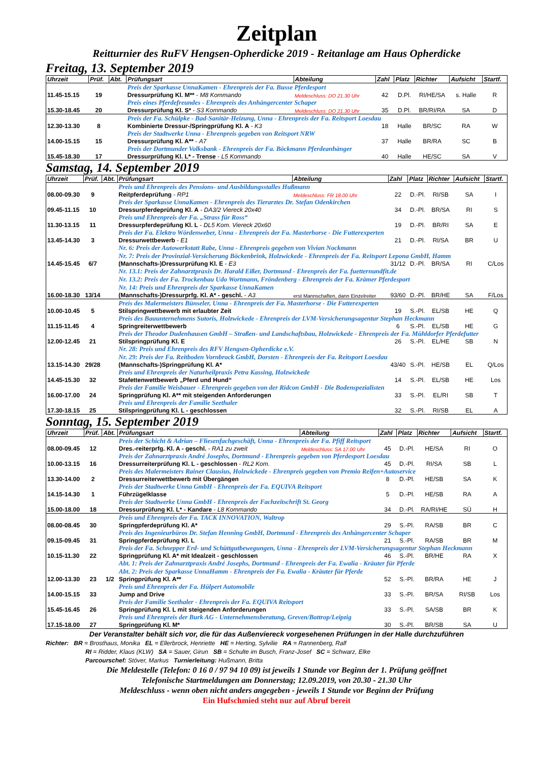Zeitplan
Reitturnier des RuFV Hengsen-Opherdicke 2019 - Reitanlage am Haus Opherdicke
Freitag, 13. September 2019
| Uhrzeit | Prüf. | Abt. | Prüfungsart | Abteilung | Zahl | Platz | Richter | Aufsicht | Startf. |
| --- | --- | --- | --- | --- | --- | --- | --- | --- | --- |
| | | | Preis der Sparkasse UnnaKamen - Ehrenpreis der Fa. Busse Pferdesport | | | | | | |
| 11.45-15.15 | 19 | | Dressurprüfung Kl. M** - M8 Kommando | Meldeschluss: DO 21.30 Uhr | 42 | D.Pl. | RI/HE/SA | s. Halle | R |
| | | | Preis eines Pferdefreundes - Ehrenpreis des Anhängercenter Schaper | | | | | | |
| 15.30-18.45 | 20 | | Dressurprüfung Kl. S* - S3 Kommando | Meldeschluss: DO 21.30 Uhr | 35 | D.Pl. | BR/RI/RA | SA | D |
| | | | Preis der Fa. Schülpke - Bad-Sanitär-Heizung, Unna - Ehrenpreis der Fa. Reitsport Loesdau | | | | | | |
| 12.30-13.30 | 8 | | Kombinierte Dressur-/Springprüfung Kl. A - K3 | | 18 | Halle | BR/SC | RA | W |
| | | | Preis der Stadtwerke Unna - Ehrenpreis gegeben von Reitsport NRW | | | | | | |
| 14.00-15.15 | 15 | | Dressurprüfung Kl. A** - A7 | | 37 | Halle | BR/RA | SC | B |
| | | | Preis der Dortmunder Volksbank - Ehrenpreis der Fa. Böckmann Pferdeanhänger | | | | | | |
| 15.45-18.30 | 17 | | Dressurprüfung Kl. L* - Trense - L5 Kommando | | 40 | Halle | HE/SC | SA | V |
Samstag, 14. September 2019
| Uhrzeit | Prüf. | Abt. | Prüfungsart | Abteilung | Zahl | Platz | Richter | Aufsicht | Startf. |
| --- | --- | --- | --- | --- | --- | --- | --- | --- | --- |
| | | | Preis und Ehrenpreis des Pensions- und Ausbildungsstalles Hußmann | | | | | | |
| 08.00-09.30 | 9 | | Reitpferdeprüfung - RP1 | Meldeschluss: FR 18.00 Uhr | 22 | D.-Pl. | RI/SB | SA | I |
| | | | Preis der Sparkasse UnnaKamen - Ehrenpreis des Tierarztes Dr. Stefan Odenkirchen | | | | | | |
| 09.45-11.15 | 10 | | Dressurpferdeprüfung Kl. A - DA3/2 Viereck 20x40 | | 34 | D.-Pl. | BR/SA | RI | S |
| | | | Preis und Ehrenpreis der Fa. „Strass für Ross“ | | | | | | |
| 11.30-13.15 | 11 | | Dressurpferdeprüfung Kl. L - DL5 Kom. Viereck 20x60 | | 19 | D.-Pl. | BR/RI | SA | E |
| | | | Preis der Fa. Elektro Wördenweber, Unna - Ehrenpreis der Fa. Masterhorse - Die Futterexperten | | | | | | |
| 13.45-14.30 | 3 | | Dressurwettbewerb - E1 | | 21 | D.-Pl. | RI/SA | BR | U |
| | | | Nr. 6: Preis der Autowerkstatt Rabe, Unna - Ehrenpreis gegeben von Vivian Nockmann Nr. 7: Preis der Provinzial-Versicherung Böckenbrink, Holzwickede - Ehrenpreis der Fa. Reitsport Lepona GmbH, Hamm | | | | | | |
| 14.45-15.45 | 6/7 | | (Mannschafts-)Dressurprüfung Kl. E - E3 | | 31/12 | D.-Pl. | BR/SA | RI | C/Los |
| | | | Nr. 13.1: Preis der Zahnarztpraxis Dr. Harald Eißer, Dortmund - Ehrenpreis der Fa. fuetternundfit.de Nr. 13.2: Preis der Fa. Trockenbau Udo Wortmann, Fröndenberg - Ehrenpreis der Fa. Krämer Pferdesport Nr. 14: Preis und Ehrenpreis der Sparkasse UnnaKamen | | | | | | |
| 16.00-18.30 | 13/14 | | (Mannschafts-)Dressurprfg. Kl. A* - geschl. - A3 | erst Mannschaften, dann Einzelreiter | 93/60 | D.-Pl. | BR/HE | SA | F/Los |
| | | | Preis des Malermeisters Bünseler, Unna - Ehrenpreis der Fa. Masterhorse - Die Futterexperten | | | | | | |
| 10.00-10.45 | 5 | | Stilspringwettbewerb mit erlaubter Zeit | | 19 | S.-Pl. | EL/SB | HE | Q |
| | | | Preis des Bauunternehmens Sutoris, Holzwickede - Ehrenpreis der LVM-Versicherungsagentur Stephan Heckmann | | | | | | |
| 11.15-11.45 | 4 | | Springreiterwettbewerb | | 6 | S.-Pl. | EL/SB | HE | G |
| | | | Preis der Theodor Dudenhausen GmbH – Straßen- und Landschaftsbau, Holzwickede - Ehrenpreis der Fa. Mühldorfer Pferdefutter | | | | | | |
| 12.00-12.45 | 21 | | Stilspringprüfung Kl. E | | 26 | S.-Pl. | EL/HE | SB | N |
| | | | Nr. 28: Preis und Ehrenpreis des RFV Hengsen-Opherdicke e.V. Nr. 29: Preis der Fa. Reitboden Vornbrock GmbH, Dorsten - Ehrenpreis der Fa. Reitsport Loesdau | | | | | | |
| 13.15-14.30 | 29/28 | | (Mannschafts-)Springprüfung Kl. A* | | 43/40 | S.-Pl. | HE/SB | EL | Q/Los |
| | | | Preis und Ehrenpreis der Naturheilpraxis Petra Kassing, Holzwickede | | | | | | |
| 14.45-15.30 | 32 | | Stafettenwettbewerb „Pferd und Hund“ | | 14 | S.-Pl. | EL/SB | HE | Los |
| | | | Preis der Familie Weisbauer - Ehrenpreis gegeben von der Ridcon GmbH - Die Bodenspezialisten | | | | | | |
| 16.00-17.00 | 24 | | Springprüfung Kl. A** mit steigenden Anforderungen | | 33 | S.-Pl. | EL/RI | SB | T |
| | | | Preis und Ehrenpreis der Familie Seethaler | | | | | | |
| 17.30-18.15 | 25 | | Stilspringprüfung Kl. L - geschlossen | | 32 | S.-Pl. | RI/SB | EL | A |
Sonntag, 15. September 2019
| Uhrzeit | Prüf. | Abt. | Prüfungsart | Abteilung | Zahl | Platz | Richter | Aufsicht | Startf. |
| --- | --- | --- | --- | --- | --- | --- | --- | --- | --- |
| | | | Preis der Schicht & Adrian – Fliesenfachgeschäft, Unna - Ehrenpreis der Fa. Pfiff Reitsport | | | | | | |
| 08.00-09.45 | 12 | | Dres.-reiterprfg. Kl. A - geschl. - RA1 zu zweit | Meldeschluss: SA 17.00 Uhr | 45 | D.-Pl. | HE/SA | RI | O |
| | | | Preis der Zahnarztpraxis André Josephs, Dortmund - Ehrenpreis gegeben von Pferdesport Loesdau | | | | | | |
| 10.00-13.15 | 16 | | Dressurreiterprüfung Kl. L - geschlossen - RL2 Kom. | | 45 | D.-Pl. | RI/SA | SB | L |
| | | | Preis des Malermeisters Rainer Clausius, Holzwickede - Ehrenpreis gegeben von Premio Reifen+Autoservice | | | | | | |
| 13.30-14.00 | 2 | | Dressurreiterwettbewerb mit Übergängen | | 8 | D.-Pl. | HE/SB | SA | K |
| | | | Preis der Stadtwerke Unna GmbH - Ehrenpreis der Fa. EQUIVA Reitsport | | | | | | |
| 14.15-14.30 | 1 | | Führzügelklasse | | 5 | D.-Pl. | HE/SB | RA | A |
| | | | Preis der Stadtwerke Unna GmbH - Ehrenpreis der Fachzeitschrift St. Georg | | | | | | |
| 15.00-18.00 | 18 | | Dressurprüfung Kl. L* - Kandare - L8 Kommando | | 34 | D.-Pl. | RA/RI/HE | SÜ | H |
| | | | Preis und Ehrenpreis der Fa. TACK INNOVATION, Waltrop | | | | | | |
| 08.00-08.45 | 30 | | Springpferdeprüfung Kl. A* | | 29 | S.-Pl. | RA/SB | BR | C |
| | | | Preis des Ingenieurbüros Dr. Stefan Henning GmbH, Dortmund - Ehrenpreis des Anhängercenter Schaper | | | | | | |
| 09.15-09.45 | 31 | | Springpferdeprüfung Kl. L | | 21 | S.-Pl. | RA/SB | BR | M |
| | | | Preis der Fa. Schnepper Erd- und Schüttgutbewegungen, Unna - Ehrenpreis der LVM-Versicherungsagentur Stephan Heckmann | | | | | | |
| 10.15-11.30 | 22 | | Springprüfung Kl. A* mit Idealzeit - geschlossen | | 46 | S.-Pl. | BR/HE | RA | X |
| | | | Abt. 1: Preis der Zahnarztpraxis André Josephs, Dortmund - Ehrenpreis der Fa. Ewalia - Kräuter für Pferde Abt. 2: Preis der Sparkasse UnnaHamm - Ehrenpreis der Fa. Ewalia - Kräuter für Pferde | | | | | | |
| 12.00-13.30 | 23 | 1/2 | Springprüfung Kl. A** | | 52 | S.-Pl. | BR/RA | HE | J |
| | | | Preis und Ehrenpreis der Fa. Hülpert Automobile | | | | | | |
| 14.00-15.15 | 33 | | Jump and Drive | | 33 | S.-Pl. | BR/SA | RI/SB | Los |
| | | | Preis der Familie Seethaler - Ehrenpreis der Fa. EQUIVA Reitsport | | | | | | |
| 15.45-16.45 | 26 | | Springprüfung Kl. L mit steigenden Anforderungen | | 33 | S.-Pl. | SA/SB | BR | K |
| | | | Preis und Ehrenpreis der Burk AG - Unternehmensberatung, Greven/Bottrop/Leipzig | | | | | | |
| 17.15-18.00 | 27 | | Springprüfung Kl. M* | | 30 | S.-Pl. | BR/SB | SA | U |
Der Veranstalter behält sich vor, die für das Außenviereck vorgesehenen Prüfungen in der Halle durchzuführen
Richter: BR = Brosthaus, Monika EL = Ellerbrock, Henriette HE = Herting, Sylvilie RA = Rannenberg, Ralf
RI = Ridder, Klaus (KLW) SA = Sauer, Girun SB = Schulte im Busch, Franz-Josef SC = Schwarz, Elke
Parcourschef: Stöver, Markus Turnierleitung: Hußmann, Britta
Die Meldestelle (Telefon: 0 16 0 / 97 94 10 09) ist jeweils 1 Stunde vor Beginn der 1. Prüfung geöffnet
Telefonische Startmeldungen am Donnerstag; 12.09.2019, von 20.30 - 21.30 Uhr
Meldeschluss - wenn oben nicht anders angegeben - jeweils 1 Stunde vor Beginn der Prüfung
Ein Hufschmied steht nur auf Abruf bereit